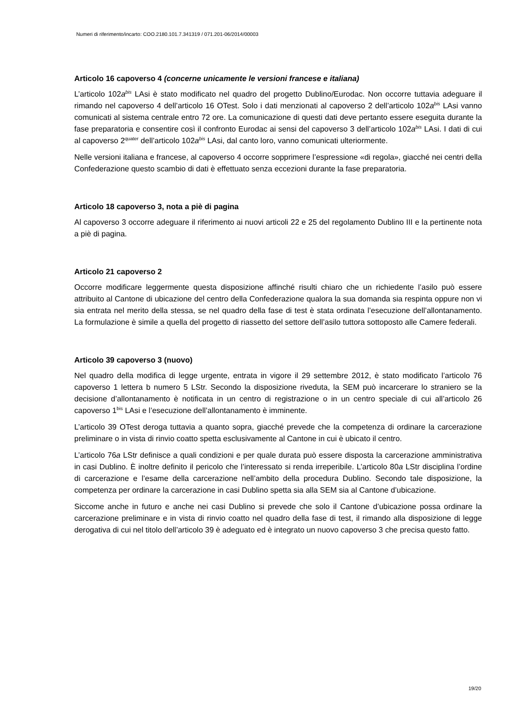Numeri di riferimento/incarto: COO.2180.101.7.341319 / 071.201-06/2014/00003
Articolo 16 capoverso 4 (concerne unicamente le versioni francese e italiana)
L’articolo 102a<sup>bis</sup> LAsi è stato modificato nel quadro del progetto Dublino/Eurodac. Non occorre tuttavia adeguare il rimando nel capoverso 4 dell’articolo 16 OTest. Solo i dati menzionati al capoverso 2 dell’articolo 102a<sup>bis</sup> LAsi vanno comunicati al sistema centrale entro 72 ore. La comunicazione di questi dati deve pertanto essere eseguita durante la fase preparatoria e consentire così il confronto Eurodac ai sensi del capoverso 3 dell’articolo 102a<sup>bis</sup> LAsi. I dati di cui al capoverso 2<sup>quater</sup> dell’articolo 102a<sup>bis</sup> LAsi, dal canto loro, vanno comunicati ulteriormente.
Nelle versioni italiana e francese, al capoverso 4 occorre sopprimere l’espressione «di regola», giacché nei centri della Confederazione questo scambio di dati è effettuato senza eccezioni durante la fase preparatoria.
Articolo 18 capoverso 3, nota a piè di pagina
Al capoverso 3 occorre adeguare il riferimento ai nuovi articoli 22 e 25 del regolamento Dublino III e la pertinente nota a piè di pagina.
Articolo 21 capoverso 2
Occorre modificare leggermente questa disposizione affinché risulti chiaro che un richiedente l’asilo può essere attribuito al Cantone di ubicazione del centro della Confederazione qualora la sua domanda sia respinta oppure non vi sia entrata nel merito della stessa, se nel quadro della fase di test è stata ordinata l’esecuzione dell’allontanamento. La formulazione è simile a quella del progetto di riassetto del settore dell’asilo tuttora sottoposto alle Camere federali.
Articolo 39 capoverso 3 (nuovo)
Nel quadro della modifica di legge urgente, entrata in vigore il 29 settembre 2012, è stato modificato l’articolo 76 capoverso 1 lettera b numero 5 LStr. Secondo la disposizione riveduta, la SEM può incarcerare lo straniero se la decisione d’allontanamento è notificata in un centro di registrazione o in un centro speciale di cui all’articolo 26 capoverso 1<sup>bis</sup> LAsi e l’esecuzione dell’allontanamento è imminente.
L’articolo 39 OTest deroga tuttavia a quanto sopra, giacché prevede che la competenza di ordinare la carcerazione preliminare o in vista di rinvio coatto spetta esclusivamente al Cantone in cui è ubicato il centro.
L’articolo 76a LStr definisce a quali condizioni e per quale durata può essere disposta la carcerazione amministrativa in casi Dublino. È inoltre definito il pericolo che l’interessato si renda irreperibile. L’articolo 80a LStr disciplina l’ordine di carcerazione e l’esame della carcerazione nell’ambito della procedura Dublino. Secondo tale disposizione, la competenza per ordinare la carcerazione in casi Dublino spetta sia alla SEM sia al Cantone d’ubicazione.
Siccome anche in futuro e anche nei casi Dublino si prevede che solo il Cantone d’ubicazione possa ordinare la carcerazione preliminare e in vista di rinvio coatto nel quadro della fase di test, il rimando alla disposizione di legge derogativa di cui nel titolo dell’articolo 39 è adeguato ed è integrato un nuovo capoverso 3 che precisa questo fatto.
19/20